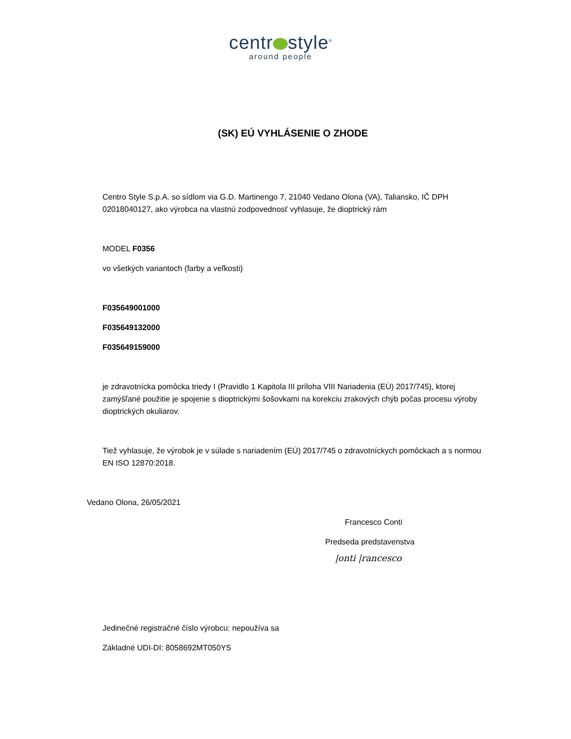centr style<sup>®</sup>
around people
(SK) EÚ VYHLÁSENIE O ZHODE
Centro Style S.p.A. so sídlom via G.D. Martinengo 7, 21040 Vedano Olona (VA), Taliansko, IČ DPH 02018040127, ako výrobca na vlastnú zodpovednosť vyhlasuje, že dioptrický rám
MODEL F0356
vo všetkých variantoch (farby a veľkosti)
F035649001000
F035649132000
F035649159000
je zdravotnícka pomôcka triedy I (Pravidlo 1 Kapitola III príloha VIII Nariadenia (EÚ) 2017/745), ktorej zamýšľané použitie je spojenie s dioptrickými šošovkami na korekciu zrakových chýb počas procesu výroby dioptrických okuliarov.
Tiež vyhlasuje, že výrobok je v súlade s nariadením (EÚ) 2017/745 o zdravotníckych pomôckach a s normou EN ISO 12870:2018.
Vedano Olona, 26/05/2021
Francesco Conti
Predseda predstavenstva
|onti |rancesco
Jedinečné registračné číslo výrobcu: nepoužíva sa
Základné UDI-DI: 8058692MT050YS